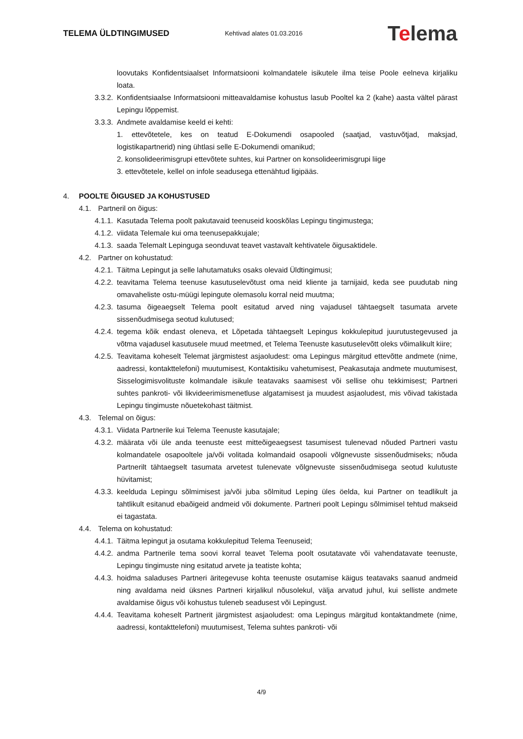TELEMA ÜLDTINGIMUSED
Kehtivad alates 01.03.2016
Telema
loovutaks Konfidentsiaalset Informatsiooni kolmandatele isikutele ilma teise Poole eelneva kirjaliku loata.
3.3.2.
Konfidentsiaalse Informatsiooni mitteavaldamise kohustus lasub Pooltel ka 2 (kahe) aasta vältel pärast Lepingu lõppemist.
3.3.3.
Andmete avaldamise keeld ei kehti:
1. ettevõtetele, kes on teatud E-Dokumendi osapooled (saatjad, vastuvõtjad, maksjad, logistikapartnerid) ning ühtlasi selle E-Dokumendi omanikud;
2. konsolideerimisgrupi ettevõtete suhtes, kui Partner on konsolideerimisgrupi liige
3. ettevõtetele, kellel on infole seadusega ettenähtud ligipääs.
4. POOLTE ÕIGUSED JA KOHUSTUSED
4.1. Partneril on õigus:
4.1.1.
Kasutada Telema poolt pakutavaid teenuseid kooskõlas Lepingu tingimustega;
4.1.2.
viidata Telemale kui oma teenusepakkujale;
4.1.3.
saada Telemalt Lepinguga seonduvat teavet vastavalt kehtivatele õigusaktidele.
4.2. Partner on kohustatud:
4.2.1.
Täitma Lepingut ja selle lahutamatuks osaks olevaid Üldtingimusi;
4.2.2.
teavitama Telema teenuse kasutuselevõtust oma neid kliente ja tarnijaid, keda see puudutab ning omavaheliste ostu-müügi lepingute olemasolu korral neid muutma;
4.2.3.
tasuma õigeaegselt Telema poolt esitatud arved ning vajadusel tähtaegselt tasumata arvete sissenõudmisega seotud kulutused;
4.2.4.
tegema kõik endast oleneva, et Lõpetada tähtaegselt Lepingus kokkulepitud juurutustegevused ja võtma vajadusel kasutusele muud meetmed, et Telema Teenuste kasutuselevõtt oleks võimalikult kiire;
4.2.5.
Teavitama koheselt Telemat järgmistest asjaoludest: oma Lepingus märgitud ettevõtte andmete (nime, aadressi, kontakttelefoni) muutumisest, Kontaktisiku vahetumisest, Peakasutaja andmete muutumisest, Sisselogimisvolituste kolmandale isikule teatavaks saamisest või sellise ohu tekkimisest; Partneri suhtes pankroti- või likvideerimismenetluse algatamisest ja muudest asjaoludest, mis võivad takistada Lepingu tingimuste nõuetekohast täitmist.
4.3. Telemal on õigus:
4.3.1.
Viidata Partnerile kui Telema Teenuste kasutajale;
4.3.2.
määrata või üle anda teenuste eest mitteõigeaegsest tasumisest tulenevad nõuded Partneri vastu kolmandatele osapooltele ja/või volitada kolmandaid osapooli võlgnevuste sissenõudmiseks; nõuda Partnerilt tähtaegselt tasumata arvetest tulenevate võlgnevuste sissenõudmisega seotud kulutuste hüvitamist;
4.3.3.
keelduda Lepingu sõlmimisest ja/või juba sõlmitud Leping üles öelda, kui Partner on teadlikult ja tahtlikult esitanud ebaõigeid andmeid või dokumente. Partneri poolt Lepingu sõlmimisel tehtud makseid ei tagastata.
4.4. Telema on kohustatud:
4.4.1.
Täitma lepingut ja osutama kokkulepitud Telema Teenuseid;
4.4.2.
andma Partnerile tema soovi korral teavet Telema poolt osutatavate või vahendatavate teenuste, Lepingu tingimuste ning esitatud arvete ja teatiste kohta;
4.4.3.
hoidma saladuses Partneri äritegevuse kohta teenuste osutamise käigus teatavaks saanud andmeid ning avaldama neid üksnes Partneri kirjalikul nõusolekul, välja arvatud juhul, kui selliste andmete avaldamise õigus või kohustus tuleneb seadusest või Lepingust.
4.4.4.
Teavitama koheselt Partnerit järgmistest asjaoludest: oma Lepingus märgitud kontaktandmete (nime, aadressi, kontakttelefoni) muutumisest, Telema suhtes pankroti- või
4/9